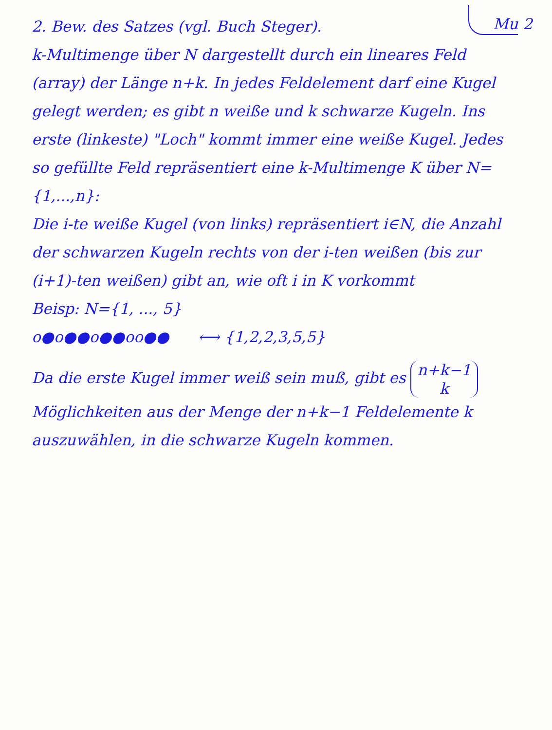Mu 2 2. Bew. des Satzes (vgl. Buch Steger).
k-Multimenge über N dargestellt durch ein lineares Feld (array) der Länge n+k. In jedes Feldelement darf eine Kugel gelegt werden; es gibt n weiße und k schwarze Kugeln. Ins erste (linkeste) "Loch" kommt immer eine weiße Kugel. Jedes so gefüllte Feld repräsentiert eine k-Multimenge K über N={1,...,n}:
Die i-te weiße Kugel (von links) repräsentiert i∈N, die Anzahl der schwarzen Kugeln rechts von der i-ten weißen (bis zur (i+1)-ten weißen) gibt an, wie oft i in K vorkommt
Beisp: N={1, ..., 5}
o●o●●o●●oo●● ⟷ {1,2,2,3,5,5}
Da die erste Kugel immer weiß sein muß, gibt es n+k−1
k Möglichkeiten aus der Menge der n+k−1 Feldelemente k auszuwählen, in die schwarze Kugeln kommen.